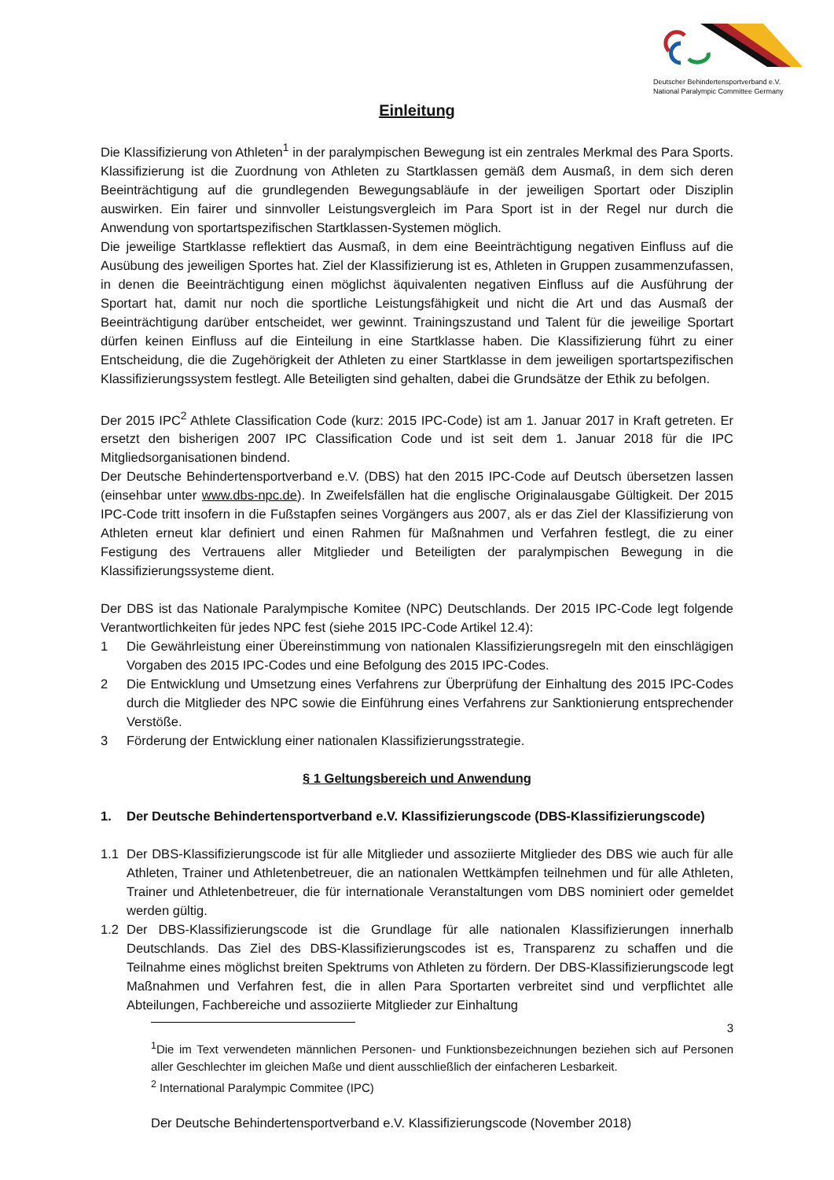Deutscher Behindertensportverband e.V.
National Paralympic Committee Germany
Einleitung
Die Klassifizierung von Athleten<sup>1</sup> in der paralympischen Bewegung ist ein zentrales Merkmal des Para Sports. Klassifizierung ist die Zuordnung von Athleten zu Startklassen gemäß dem Ausmaß, in dem sich deren Beeinträchtigung auf die grundlegenden Bewegungsabläufe in der jeweiligen Sportart oder Disziplin auswirken. Ein fairer und sinnvoller Leistungsvergleich im Para Sport ist in der Regel nur durch die Anwendung von sportartspezifischen Startklassen-Systemen möglich.
Die jeweilige Startklasse reflektiert das Ausmaß, in dem eine Beeinträchtigung negativen Einfluss auf die Ausübung des jeweiligen Sportes hat. Ziel der Klassifizierung ist es, Athleten in Gruppen zusammenzufassen, in denen die Beeinträchtigung einen möglichst äquivalenten negativen Einfluss auf die Ausführung der Sportart hat, damit nur noch die sportliche Leistungsfähigkeit und nicht die Art und das Ausmaß der Beeinträchtigung darüber entscheidet, wer gewinnt. Trainingszustand und Talent für die jeweilige Sportart dürfen keinen Einfluss auf die Einteilung in eine Startklasse haben. Die Klassifizierung führt zu einer Entscheidung, die die Zugehörigkeit der Athleten zu einer Startklasse in dem jeweiligen sportartspezifischen Klassifizierungssystem festlegt. Alle Beteiligten sind gehalten, dabei die Grundsätze der Ethik zu befolgen.
Der 2015 IPC<sup>2</sup> Athlete Classification Code (kurz: 2015 IPC-Code) ist am 1. Januar 2017 in Kraft getreten. Er ersetzt den bisherigen 2007 IPC Classification Code und ist seit dem 1. Januar 2018 für die IPC Mitgliedsorganisationen bindend.
Der Deutsche Behindertensportverband e.V. (DBS) hat den 2015 IPC-Code auf Deutsch übersetzen lassen (einsehbar unter www.dbs-npc.de). In Zweifelsfällen hat die englische Originalausgabe Gültigkeit. Der 2015 IPC-Code tritt insofern in die Fußstapfen seines Vorgängers aus 2007, als er das Ziel der Klassifizierung von Athleten erneut klar definiert und einen Rahmen für Maßnahmen und Verfahren festlegt, die zu einer Festigung des Vertrauens aller Mitglieder und Beteiligten der paralympischen Bewegung in die Klassifizierungssysteme dient.
Der DBS ist das Nationale Paralympische Komitee (NPC) Deutschlands. Der 2015 IPC-Code legt folgende Verantwortlichkeiten für jedes NPC fest (siehe 2015 IPC-Code Artikel 12.4):
1 Die Gewährleistung einer Übereinstimmung von nationalen Klassifizierungsregeln mit den einschlägigen Vorgaben des 2015 IPC-Codes und eine Befolgung des 2015 IPC-Codes.
2 Die Entwicklung und Umsetzung eines Verfahrens zur Überprüfung der Einhaltung des 2015 IPC-Codes durch die Mitglieder des NPC sowie die Einführung eines Verfahrens zur Sanktionierung entsprechender Verstöße.
3 Förderung der Entwicklung einer nationalen Klassifizierungsstrategie.
§ 1 Geltungsbereich und Anwendung
1. Der Deutsche Behindertensportverband e.V. Klassifizierungscode (DBS-Klassifizierungscode)
1.1 Der DBS-Klassifizierungscode ist für alle Mitglieder und assoziierte Mitglieder des DBS wie auch für alle Athleten, Trainer und Athletenbetreuer, die an nationalen Wettkämpfen teilnehmen und für alle Athleten, Trainer und Athletenbetreuer, die für internationale Veranstaltungen vom DBS nominiert oder gemeldet werden gültig.
1.2 Der DBS-Klassifizierungscode ist die Grundlage für alle nationalen Klassifizierungen innerhalb Deutschlands. Das Ziel des DBS-Klassifizierungscodes ist es, Transparenz zu schaffen und die Teilnahme eines möglichst breiten Spektrums von Athleten zu fördern. Der DBS-Klassifizierungscode legt Maßnahmen und Verfahren fest, die in allen Para Sportarten verbreitet sind und verpflichtet alle Abteilungen, Fachbereiche und assoziierte Mitglieder zur Einhaltung
3
<sup>1</sup> Die im Text verwendeten männlichen Personen- und Funktionsbezeichnungen beziehen sich auf Personen aller Geschlechter im gleichen Maße und dient ausschließlich der einfacheren Lesbarkeit.
<sup>2</sup> International Paralympic Commitee (IPC)
Der Deutsche Behindertensportverband e.V. Klassifizierungscode (November 2018)